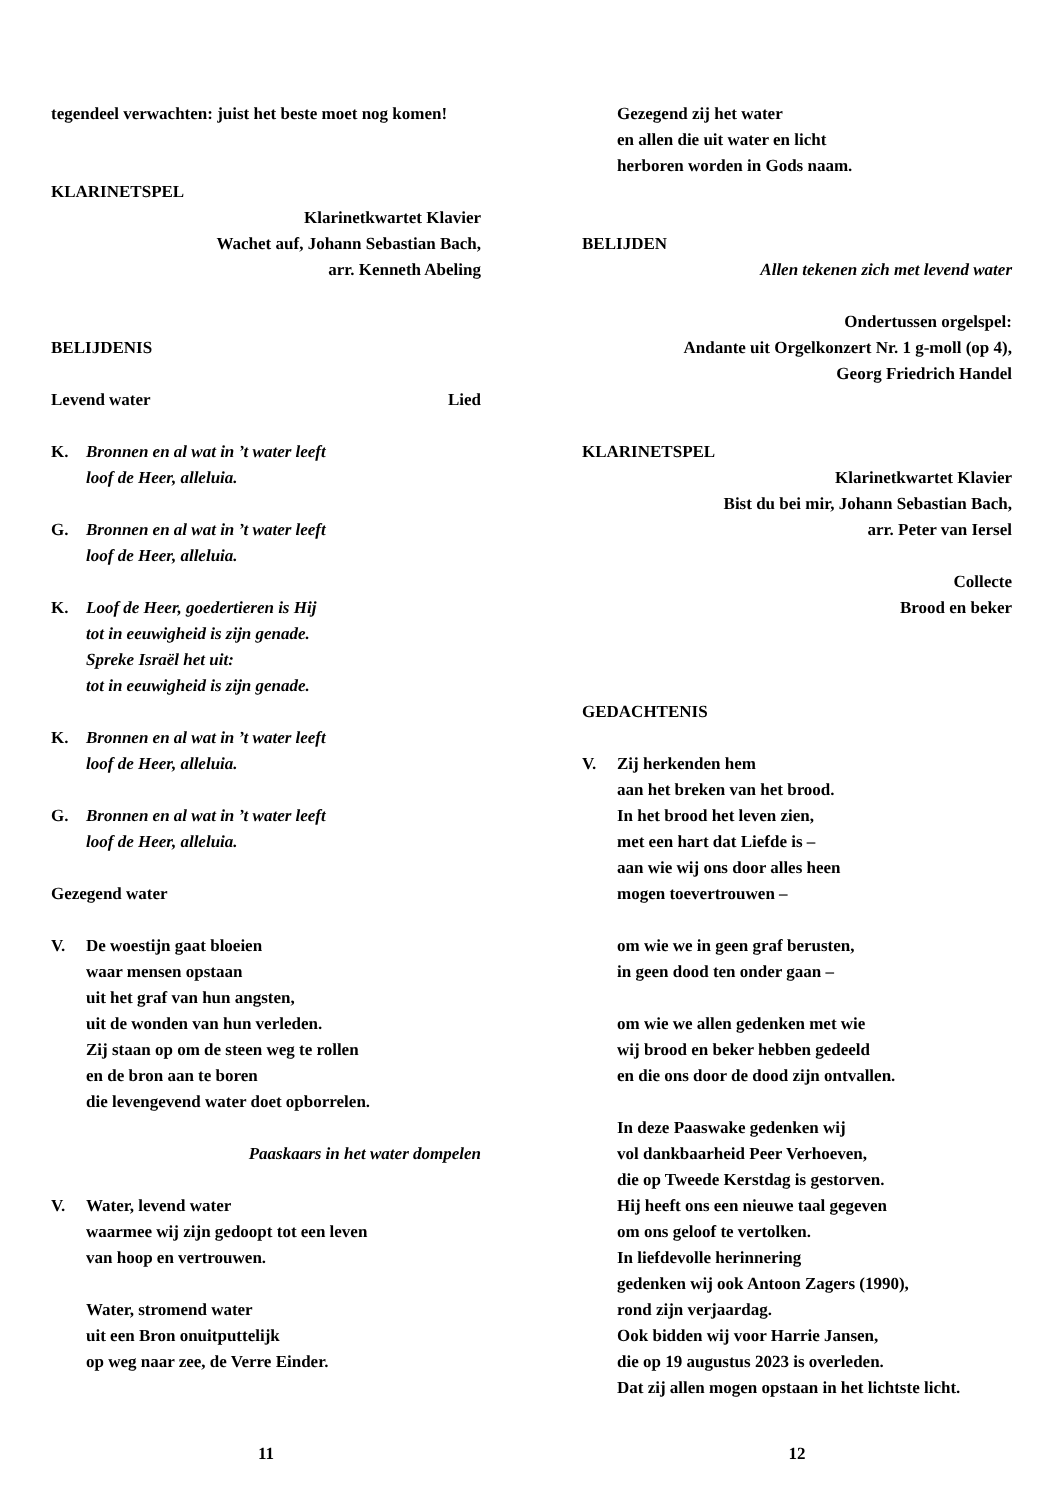tegendeel verwachten: juist het beste moet nog komen!
KLARINETSPEL
Klarinetkwartet Klavier
Wachet auf, Johann Sebastian Bach,
arr. Kenneth Abeling
BELIJDENIS
Levend water Lied
K. Bronnen en al wat in ’t water leeft
loof de Heer, alleluia.
G. Bronnen en al wat in ’t water leeft
loof de Heer, alleluia.
K. Loof de Heer, goedertieren is Hij
tot in eeuwigheid is zijn genade.
Spreke Israël het uit:
tot in eeuwigheid is zijn genade.
K. Bronnen en al wat in ’t water leeft
loof de Heer, alleluia.
G. Bronnen en al wat in ’t water leeft
loof de Heer, alleluia.
Gezegend water
V. De woestijn gaat bloeien
waar mensen opstaan
uit het graf van hun angsten,
uit de wonden van hun verleden.
Zij staan op om de steen weg te rollen
en de bron aan te boren
die levengevend water doet opborrelen.
Paaskaars in het water dompelen
V. Water, levend water
waarmee wij zijn gedoopt tot een leven
van hoop en vertrouwen.
Water, stromend water
uit een Bron onuitputtelijk
op weg naar zee, de Verre Einder.
11
Gezegend zij het water
en allen die uit water en licht
herboren worden in Gods naam.
BELIJDEN
Allen tekenen zich met levend water
Ondertussen orgelspel:
Andante uit Orgelkonzert Nr. 1 g-moll (op 4),
Georg Friedrich Handel
KLARINETSPEL
Klarinetkwartet Klavier
Bist du bei mir, Johann Sebastian Bach,
arr. Peter van Iersel
Collecte
Brood en beker
GEDACHTENIS
V. Zij herkenden hem
aan het breken van het brood.
In het brood het leven zien,
met een hart dat Liefde is –
aan wie wij ons door alles heen
mogen toevertrouwen –
om wie we in geen graf berusten,
in geen dood ten onder gaan –
om wie we allen gedenken met wie
wij brood en beker hebben gedeeld
en die ons door de dood zijn ontvallen.
In deze Paaswake gedenken wij
vol dankbaarheid Peer Verhoeven,
die op Tweede Kerstdag is gestorven.
Hij heeft ons een nieuwe taal gegeven
om ons geloof te vertolken.
In liefdevolle herinnering
gedenken wij ook Antoon Zagers (1990),
rond zijn verjaardag.
Ook bidden wij voor Harrie Jansen,
die op 19 augustus 2023 is overleden.
Dat zij allen mogen opstaan in het lichtste licht.
12